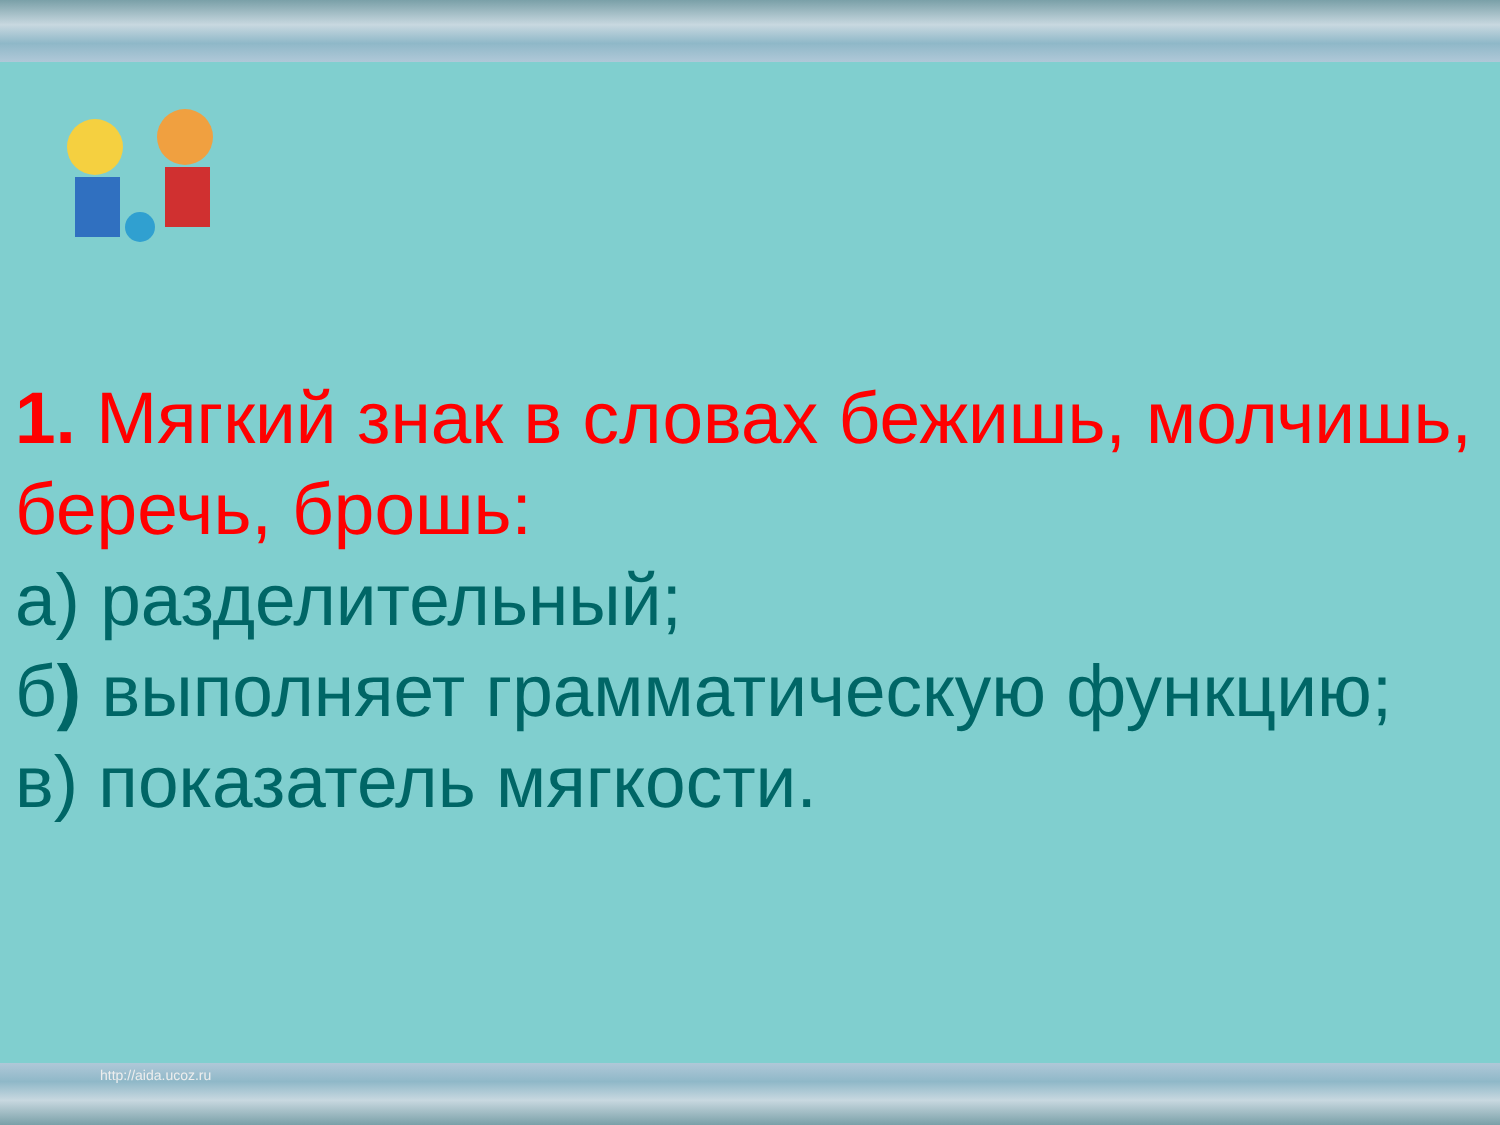1. Мягкий знак в словах бежишь, молчишь, беречь, брошь:
а) разделительный;
б) выполняет грамматическую функцию;
в) показатель мягкости.
http://aida.ucoz.ru